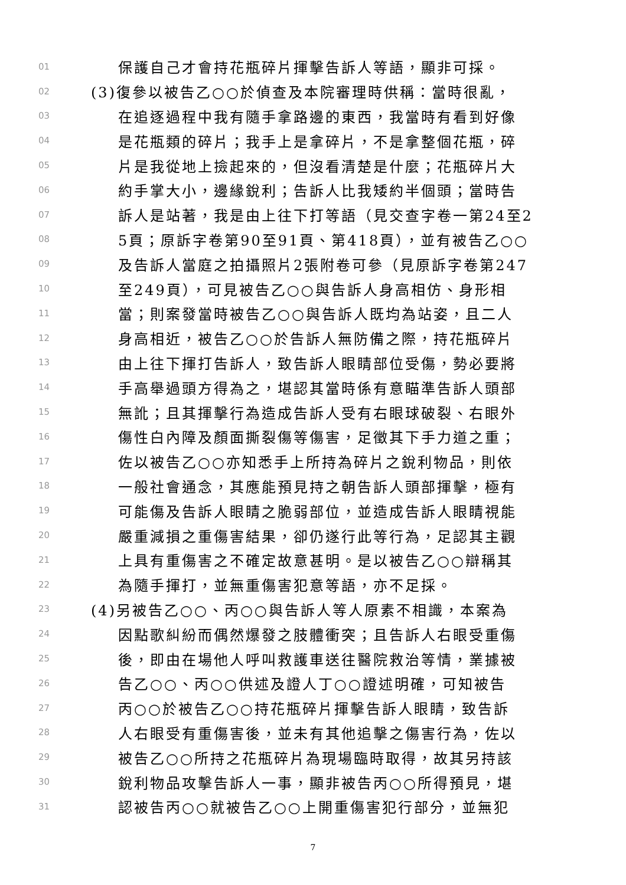01 保護自己才會持花瓶碎片揮擊告訴人等語，顯非可採。
02 (3)復參以被告乙○○於偵查及本院審理時供稱：當時很亂，
03 在追逐過程中我有隨手拿路邊的東西，我當時有看到好像
04 是花瓶類的碎片；我手上是拿碎片，不是拿整個花瓶，碎
05 片是我從地上撿起來的，但沒看清楚是什麼；花瓶碎片大
06 約手掌大小，邊緣銳利；告訴人比我矮約半個頭；當時告
07 訴人是站著，我是由上往下打等語（見交查字卷一第24至2
08 5頁；原訴字卷第90至91頁、第418頁），並有被告乙○○
09 及告訴人當庭之拍攝照片2張附卷可參（見原訴字卷第247
10 至249頁），可見被告乙○○與告訴人身高相仿、身形相
11 當；則案發當時被告乙○○與告訴人既均為站姿，且二人
12 身高相近，被告乙○○於告訴人無防備之際，持花瓶碎片
13 由上往下揮打告訴人，致告訴人眼睛部位受傷，勢必要將
14 手高舉過頭方得為之，堪認其當時係有意瞄準告訴人頭部
15 無訛；且其揮擊行為造成告訴人受有右眼球破裂、右眼外
16 傷性白內障及顏面撕裂傷等傷害，足徵其下手力道之重；
17 佐以被告乙○○亦知悉手上所持為碎片之銳利物品，則依
18 一般社會通念，其應能預見持之朝告訴人頭部揮擊，極有
19 可能傷及告訴人眼睛之脆弱部位，並造成告訴人眼睛視能
20 嚴重減損之重傷害結果，卻仍遂行此等行為，足認其主觀
21 上具有重傷害之不確定故意甚明。是以被告乙○○辯稱其
22 為隨手揮打，並無重傷害犯意等語，亦不足採。
23 (4)另被告乙○○、丙○○與告訴人等人原素不相識，本案為
24 因點歌糾紛而偶然爆發之肢體衝突；且告訴人右眼受重傷
25 後，即由在場他人呼叫救護車送往醫院救治等情，業據被
26 告乙○○、丙○○供述及證人丁○○證述明確，可知被告
27 丙○○於被告乙○○持花瓶碎片揮擊告訴人眼睛，致告訴
28 人右眼受有重傷害後，並未有其他追擊之傷害行為，佐以
29 被告乙○○所持之花瓶碎片為現場臨時取得，故其另持該
30 銳利物品攻擊告訴人一事，顯非被告丙○○所得預見，堪
31 認被告丙○○就被告乙○○上開重傷害犯行部分，並無犯
7